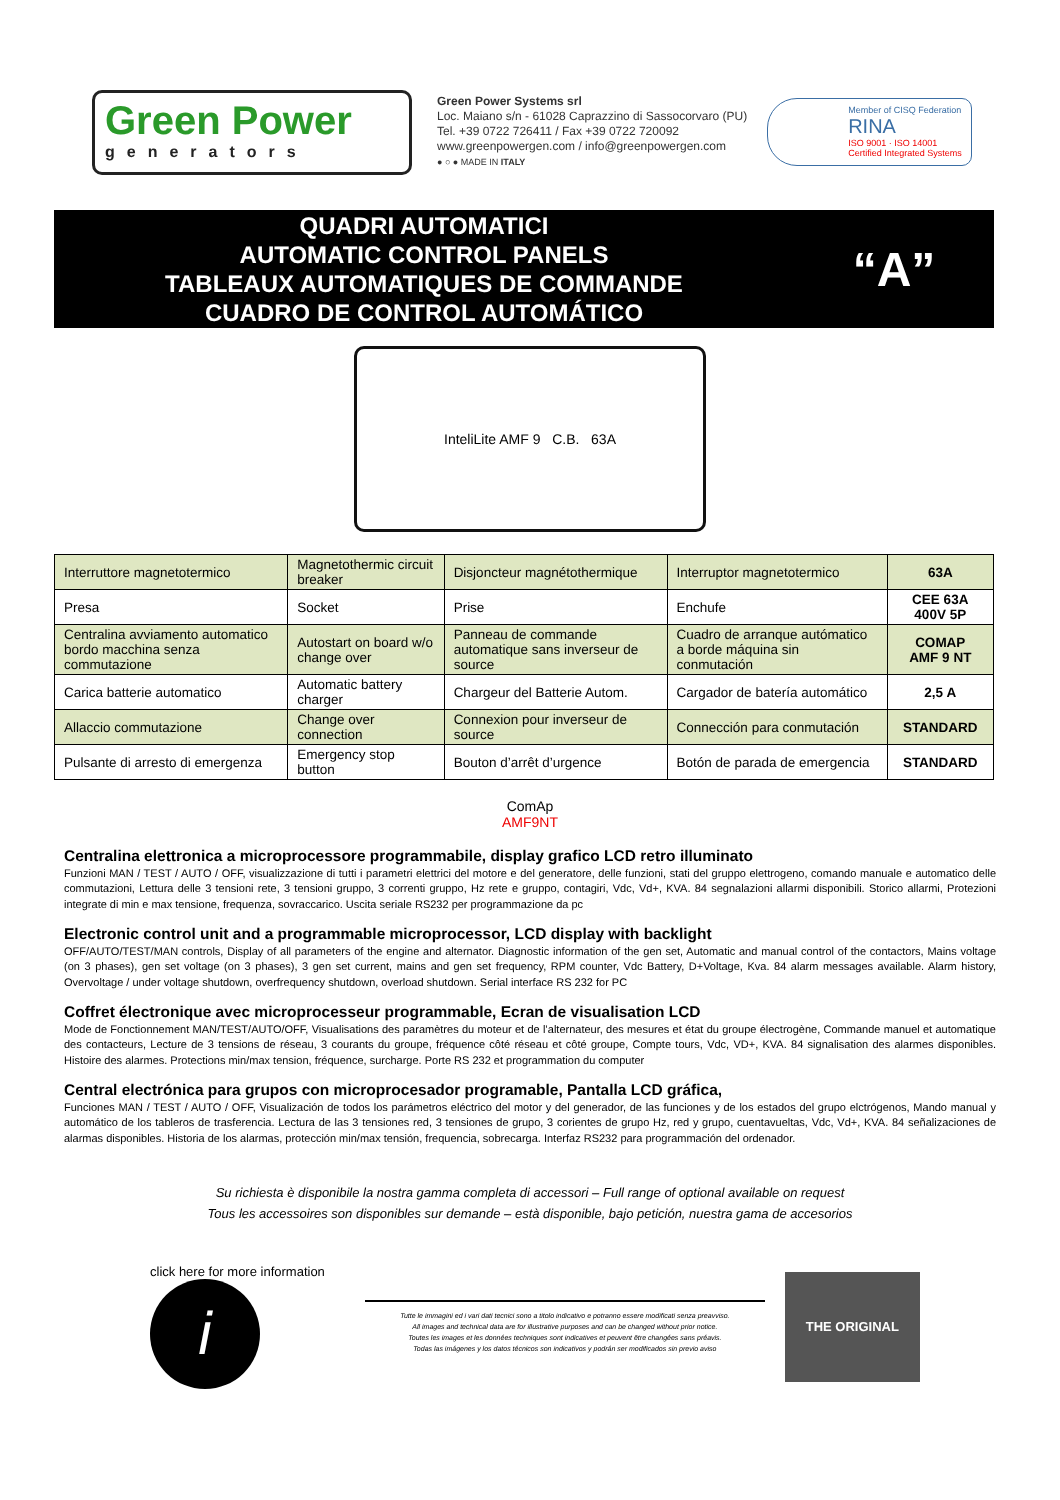Green Power
generators
Green Power Systems srl
Loc. Maiano s/n - 61028 Caprazzino di Sassocorvaro (PU)
Tel. +39 0722 726411 / Fax +39 0722 720092
www.greenpowergen.com / info@greenpowergen.com
● ○ ● MADE IN ITALY
Member of CISQ Federation
RINA
ISO 9001 · ISO 14001
Certified Integrated Systems
QUADRI AUTOMATICI
AUTOMATIC CONTROL PANELS
TABLEAUX AUTOMATIQUES DE COMMANDE
CUADRO DE CONTROL AUTOMÁTICO
“A”
InteliLite AMF 9 C.B. 63A
| Interruttore magnetotermico | Magnetothermic circuit breaker | Disjoncteur magnétothermique | Interruptor magnetotermico | 63A |
| Presa | Socket | Prise | Enchufe | CEE 63A 400V 5P |
| Centralina avviamento automatico bordo macchina senza commutazione | Autostart on board w/o change over | Panneau de commande automatique sans inverseur de source | Cuadro de arranque autómatico a borde máquina sin conmutación | COMAP AMF 9 NT |
| Carica batterie automatico | Automatic battery charger | Chargeur del Batterie Autom. | Cargador de batería automático | 2,5 A |
| Allaccio commutazione | Change over connection | Connexion pour inverseur de source | Connección para conmutación | STANDARD |
| Pulsante di arresto di emergenza | Emergency stop button | Bouton d’arrêt d’urgence | Botón de parada de emergencia | STANDARD |
ComAp
AMF9NT
Centralina elettronica a microprocessore programmabile, display grafico LCD retro illuminato
Funzioni MAN / TEST / AUTO / OFF, visualizzazione di tutti i parametri elettrici del motore e del generatore, delle funzioni, stati del gruppo elettrogeno, comando manuale e automatico delle commutazioni, Lettura delle 3 tensioni rete, 3 tensioni gruppo, 3 correnti gruppo, Hz rete e gruppo, contagiri, Vdc, Vd+, KVA. 84 segnalazioni allarmi disponibili. Storico allarmi, Protezioni integrate di min e max tensione, frequenza, sovraccarico. Uscita seriale RS232 per programmazione da pc
Electronic control unit and a programmable microprocessor, LCD display with backlight
OFF/AUTO/TEST/MAN controls, Display of all parameters of the engine and alternator. Diagnostic information of the gen set, Automatic and manual control of the contactors, Mains voltage (on 3 phases), gen set voltage (on 3 phases), 3 gen set current, mains and gen set frequency, RPM counter, Vdc Battery, D+Voltage, Kva. 84 alarm messages available. Alarm history, Overvoltage / under voltage shutdown, overfrequency shutdown, overload shutdown. Serial interface RS 232 for PC
Coffret électronique avec microprocesseur programmable, Ecran de visualisation LCD
Mode de Fonctionnement MAN/TEST/AUTO/OFF, Visualisations des paramètres du moteur et de l’alternateur, des mesures et état du groupe électrogène, Commande manuel et automatique des contacteurs, Lecture de 3 tensions de réseau, 3 courants du groupe, fréquence côté réseau et côté groupe, Compte tours, Vdc, VD+, KVA. 84 signalisation des alarmes disponibles. Histoire des alarmes. Protections min/max tension, fréquence, surcharge. Porte RS 232 et programmation du computer
Central electrónica para grupos con microprocesador programable, Pantalla LCD gráfica,
Funciones MAN / TEST / AUTO / OFF, Visualización de todos los parámetros eléctrico del motor y del generador, de las funciones y de los estados del grupo elctrógenos, Mando manual y automático de los tableros de trasferencia. Lectura de las 3 tensiones red, 3 tensiones de grupo, 3 corientes de grupo Hz, red y grupo, cuentavueltas, Vdc, Vd+, KVA. 84 señalizaciones de alarmas disponibles. Historia de los alarmas, protección min/max tensión, frequencia, sobrecarga. Interfaz RS232 para programmación del ordenador.
Su richiesta è disponibile la nostra gamma completa di accessori – Full range of optional available on request
Tous les accessoires son disponibles sur demande – està disponible, bajo petición, nuestra gama de accesorios
click here for more information
i
Tutte le immagini ed i vari dati tecnici sono a titolo indicativo e potranno essere modificati senza preavviso.
All images and technical data are for illustrative purposes and can be changed without prior notice.
Toutes les images et les données techniques sont indicatives et peuvent être changées sans préavis.
Todas las imágenes y los datos técnicos son indicativos y podrán ser modificados sin previo aviso
THE ORIGINAL